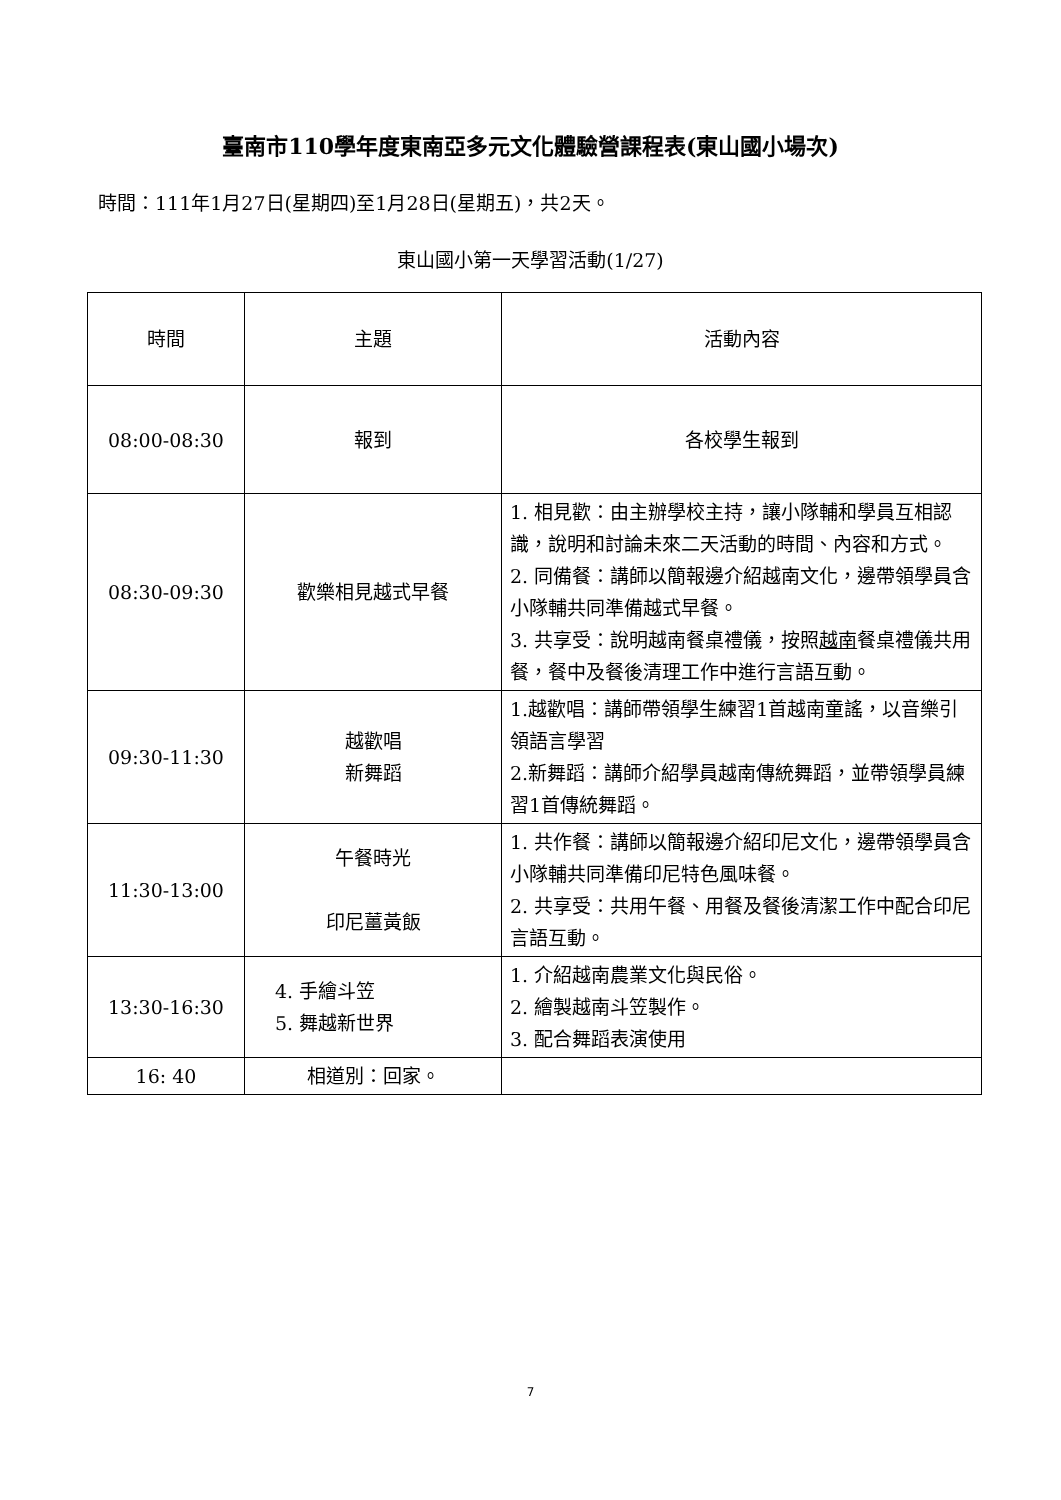臺南市110學年度東南亞多元文化體驗營課程表(東山國小場次)
時間：111年1月27日(星期四)至1月28日(星期五)，共2天。
東山國小第一天學習活動(1/27)
| 時間 | 主題 | 活動內容 |
| --- | --- | --- |
| 08:00-08:30 | 報到 | 各校學生報到 |
| 08:30-09:30 | 歡樂相見越式早餐 | 1. 相見歡：由主辦學校主持，讓小隊輔和學員互相認識，說明和討論未來二天活動的時間、內容和方式。 2. 同備餐：講師以簡報邊介紹越南文化，邊帶領學員含小隊輔共同準備越式早餐。 3. 共享受：說明越南餐桌禮儀，按照 越南 餐桌禮儀共用餐，餐中及餐後清理工作中進行言語互動。 |
| 09:30-11:30 | 越歡唱 新舞蹈 | 1.越歡唱：講師帶領學生練習1首越南童謠，以音樂引領語言學習 2.新舞蹈：講師介紹學員越南傳統舞蹈，並帶領學員練習1首傳統舞蹈。 |
| 11:30-13:00 | 午餐時光 印尼薑黃飯 | 1. 共作餐：講師以簡報邊介紹印尼文化，邊帶領學員含小隊輔共同準備印尼特色風味餐。 2. 共享受：共用午餐、用餐及餐後清潔工作中配合印尼言語互動。 |
| 13:30-16:30 | 4. 手繪斗笠 5. 舞越新世界 | 1. 介紹越南農業文化與民俗。 2. 繪製越南斗笠製作。 3. 配合舞蹈表演使用 |
| 16: 40 | 相道別：回家。 | |
7